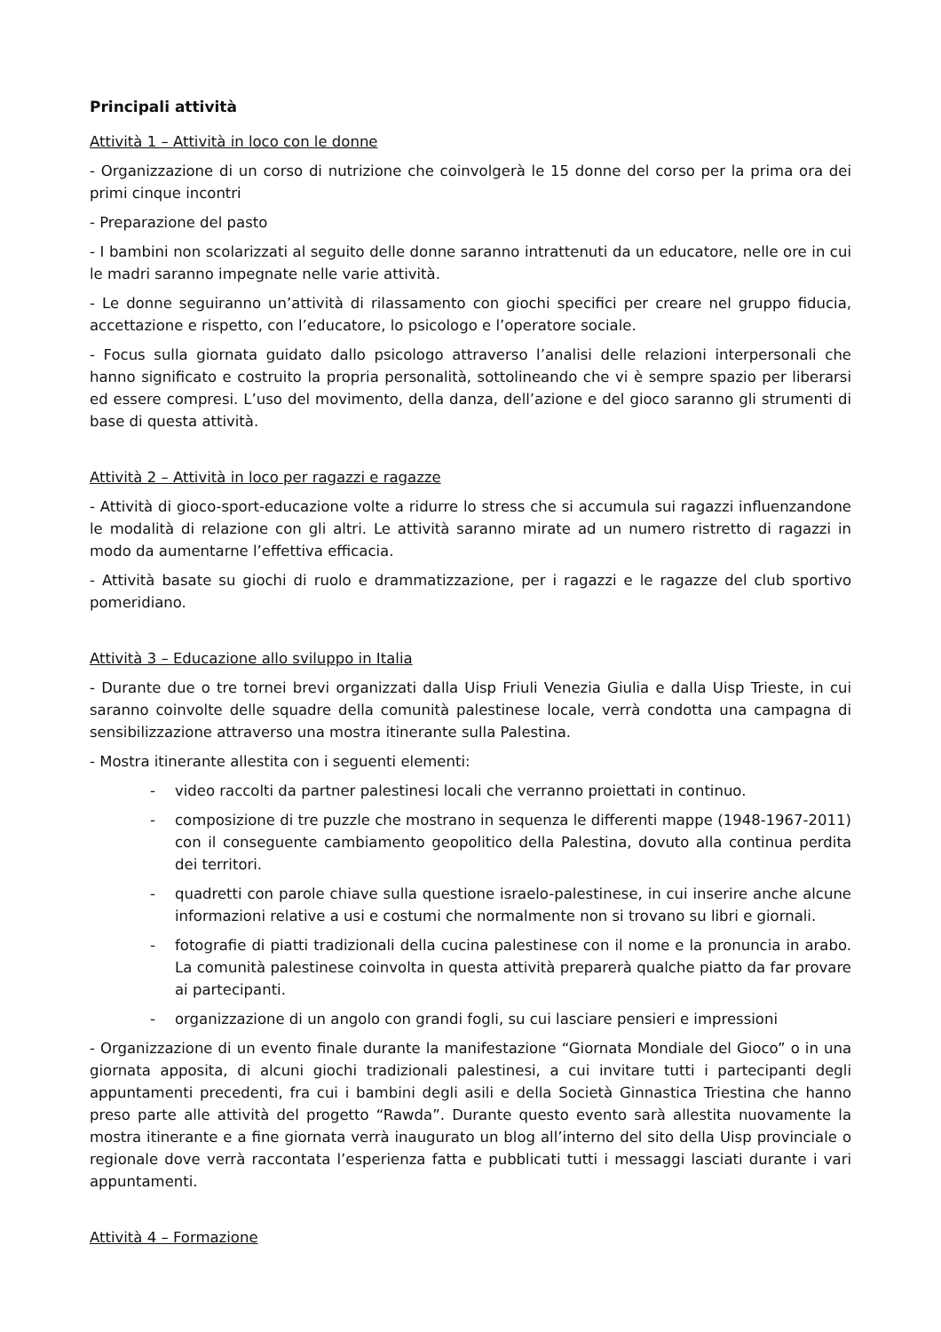Principali attività
Attività 1 – Attività in loco con le donne
- Organizzazione di un corso di nutrizione che coinvolgerà le 15 donne del corso per la prima ora dei primi cinque incontri
- Preparazione del pasto
- I bambini non scolarizzati al seguito delle donne saranno intrattenuti da un educatore, nelle ore in cui le madri saranno impegnate nelle varie attività.
- Le donne seguiranno un’attività di rilassamento con giochi specifici per creare nel gruppo fiducia, accettazione e rispetto, con l’educatore, lo psicologo e l’operatore sociale.
- Focus sulla giornata guidato dallo psicologo attraverso l’analisi delle relazioni interpersonali che hanno significato e costruito la propria personalità, sottolineando che vi è sempre spazio per liberarsi ed essere compresi. L’uso del movimento, della danza, dell’azione e del gioco saranno gli strumenti di base di questa attività.
Attività 2 – Attività in loco per ragazzi e ragazze
- Attività di gioco-sport-educazione volte a ridurre lo stress che si accumula sui ragazzi influenzandone le modalità di relazione con gli altri. Le attività saranno mirate ad un numero ristretto di ragazzi in modo da aumentarne l’effettiva efficacia.
- Attività basate su giochi di ruolo e drammatizzazione, per i ragazzi e le ragazze del club sportivo pomeridiano.
Attività 3 – Educazione allo sviluppo in Italia
- Durante due o tre tornei brevi organizzati dalla Uisp Friuli Venezia Giulia e dalla Uisp Trieste, in cui saranno coinvolte delle squadre della comunità palestinese locale, verrà condotta una campagna di sensibilizzazione attraverso una mostra itinerante sulla Palestina.
- Mostra itinerante allestita con i seguenti elementi:
- video raccolti da partner palestinesi locali che verranno proiettati in continuo.
- composizione di tre puzzle che mostrano in sequenza le differenti mappe (1948-1967-2011) con il conseguente cambiamento geopolitico della Palestina, dovuto alla continua perdita dei territori.
- quadretti con parole chiave sulla questione israelo-palestinese, in cui inserire anche alcune informazioni relative a usi e costumi che normalmente non si trovano su libri e giornali.
- fotografie di piatti tradizionali della cucina palestinese con il nome e la pronuncia in arabo. La comunità palestinese coinvolta in questa attività preparerà qualche piatto da far provare ai partecipanti.
- organizzazione di un angolo con grandi fogli, su cui lasciare pensieri e impressioni
- Organizzazione di un evento finale durante la manifestazione “Giornata Mondiale del Gioco” o in una giornata apposita, di alcuni giochi tradizionali palestinesi, a cui invitare tutti i partecipanti degli appuntamenti precedenti, fra cui i bambini degli asili e della Società Ginnastica Triestina che hanno preso parte alle attività del progetto “Rawda”. Durante questo evento sarà allestita nuovamente la mostra itinerante e a fine giornata verrà inaugurato un blog all’interno del sito della Uisp provinciale o regionale dove verrà raccontata l’esperienza fatta e pubblicati tutti i messaggi lasciati durante i vari appuntamenti.
Attività 4 – Formazione